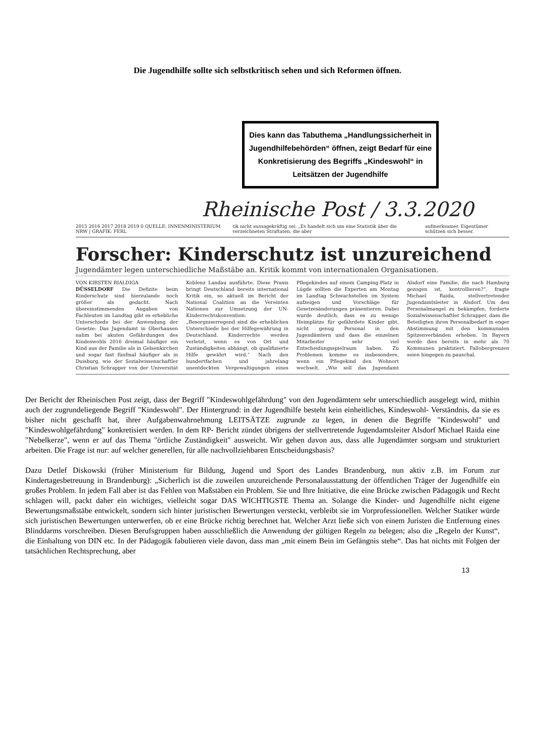Die Jugendhilfe sollte sich selbstkritisch sehen und sich Reformen öffnen.
Dies kann das Tabuthema „Handlungssicherheit in Jugendhilfebehörden“ öffnen, zeigt Bedarf für eine Konkretisierung des Begriffs „Kindeswohl“ in Leitsätzen der Jugendhilfe
Rheinische Post / 3.3.2020
2015 2016 2017 2018 2019 0 QUELLE: INNENMINISTERIUM NRW | GRAFIK: FERL tik nicht aussagekräftig sei: „Es handelt sich um eine Statistik über die verzeichneten Straftaten, die aber aufmerksamer. Eigentümer schützen sich besser.
Forscher: Kinderschutz ist unzureichend
Jugendämter legen unterschiedliche Maßstäbe an. Kritik kommt von internationalen Organisationen.
VON KIRSTEN BIALDIGA
DÜSSELDORF Die Defizite beim Kinderschutz sind hierzulande noch größer als gedacht. Nach übereinstimmenden Angaben von Fachleuten im Landtag gibt es erhebliche Unterschiede bei der Anwendung der Gesetze: Das Jugendamt in Oberhausen nahm bei akuten Gefährdungen des Kindeswohls 2016 dreimal häufiger ein Kind aus der Familie als in Gelsenkirchen und sogar fast fünfmal häufiger als in Duisburg, wie der Sozialwissenschaftler Christian Schrapper von der Universität Koblenz Landau ausführte. Diese Praxis bringt Deutschland bereits international Kritik ein, so aktuell im Bericht der National Coalition an die Vereinten Nationen zur Umsetzung der UN-Kinderrechtskonvention: „Besorgniserregend sind die erheblichen Unterschiede bei der Hilfegewährung in Deutschland. Kinderrechte werden verletzt, wenn es von Ort und Zuständigkeiten abhängt, ob qualifizierte Hilfe gewährt wird.“ Nach den hundertfachen und jahrelang unentdeckten Vergewaltigungen eines Pflegekindes auf einem Camping-Platz in Lügde sollten die Experten am Montag im Landtag Schwachstellen im System aufzeigen und Vorschläge für Gesetzesänderungen präsentieren. Dabei wurde deutlich, dass es zu wenige Heimplätze für gefährdete Kinder gibt, nicht genug Personal in den Jugendämtern und dass die einzelnen Mitarbeiter sehr viel Entscheidungsspielraum haben. Zu Problemen komme es insbesondere, wenn ein Pflegekind den Wohnort wechselt. „Wie soll das Jugendamt Alsdorf eine Familie, die nach Hamburg gezogen ist, kontrollieren?“, fragte Michael Raida, stellvertretender Jugendamtsleiter in Alsdorf. Um den Personalmangel zu bekämpfen, forderte Sozialwissenschaftler Schrapper, dass die Beteiligten ihren Personalbedarf in enger Abstimmung mit den kommunalen Spitzenverbänden erheben. In Bayern werde dies bereits in mehr als 70 Kommunen praktiziert. Fallobergrenzen seien hingegen zu pauschal.
Der Bericht der Rheinischen Post zeigt, dass der Begriff "Kindeswohlgefährdung" von den Jugendämtern sehr unterschiedlich ausgelegt wird, mithin auch der zugrundeliegende Begriff "Kindeswohl". Der Hintergrund: in der Jugendhilfe besteht kein einheitliches, Kindeswohl- Verständnis, da sie es bisher nicht geschafft hat, ihrer Aufgabenwahrnehmung LEITSÄTZE zugrunde zu legen, in denen die Begriffe "Kindeswohl" und "Kindeswohlgefährdung" konkretisiert werden. In dem RP- Bericht zündet übrigens der stellvertretende Jugendamtsleiter Alsdorf Michael Raida eine "Nebelkerze", wenn er auf das Thema "örtliche Zuständigkeit" ausweicht. Wir gehen davon aus, dass alle Jugendämter sorgsam und strukturiert arbeiten. Die Frage ist nur: auf welcher generellen, für alle nachvollziehbaren Entscheidungsbasis?
Dazu Detlef Diskowski (früher Ministerium für Bildung, Jugend und Sport des Landes Brandenburg, nun aktiv z.B. im Forum zur Kindertagesbetreuung in Brandenburg): „Sicherlich ist die zuweilen unzureichende Personalausstattung der öffentlichen Träger der Jugendhilfe ein großes Problem. In jedem Fall aber ist das Fehlen von Maßstäben ein Problem. Sie und Ihre Initiative, die eine Brücke zwischen Pädagogik und Recht schlagen will, packt daher ein wichtiges, vielleicht sogar DAS WICHTIGSTE Thema an. Solange die Kinder- und Jugendhilfe nicht eigene Bewertungsmaßstäbe entwickelt, sondern sich hinter juristischen Bewertungen versteckt, verbleibt sie im Vorprofessionellen. Welcher Statiker würde sich juristischen Bewertungen unterwerfen, ob er eine Brücke richtig berechnet hat. Welcher Arzt ließe sich von einem Juristen die Entfernung eines Blinddarms vorschreiben. Diesen Berufsgruppen haben ausschließlich die Anwendung der gültigen Regeln zu belegen; also die „Regeln der Kunst“, die Einhaltung von DIN etc. In der Pädagogik fabulieren viele davon, dass man „mit einem Bein im Gefängnis stehe“. Das hat nichts mit Folgen der tatsächlichen Rechtsprechung, aber
13